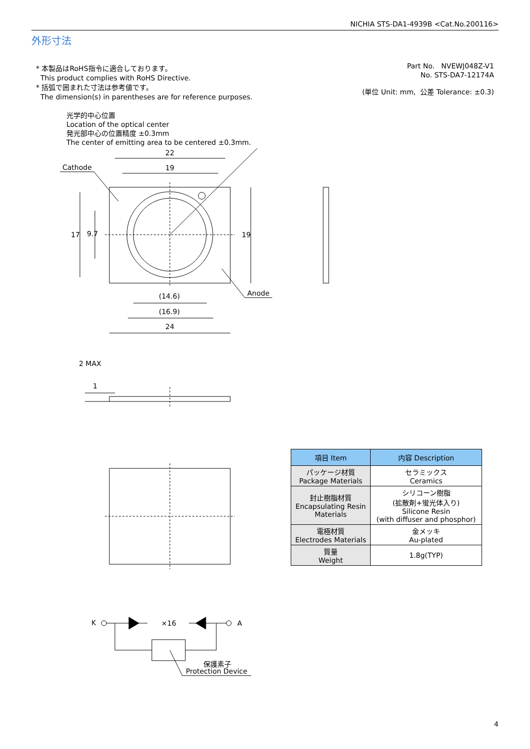NICHIA STS-DA1-4939B <Cat.No.200116>
外形寸法
* 本製品はRoHS指令に適合しております。
This product complies with RoHS Directive.
* 括弧で囲まれた寸法は参考値です。
The dimension(s) in parentheses are for reference purposes.
Part No. NVEWJ048Z-V1
No. STS-DA7-12174A
(単位 Unit: mm, 公差 Tolerance: ±0.3)
光学的中心位置
Location of the optical center
発光部中心の位置精度 ±0.3mm
The center of emitting area to be centered ±0.3mm.
22
19
Cathode
Anode
17 9.7 19
(14.6)
(16.9)
24
2 MAX
1
K ×16 A
保護素子
Protection Device
| 項目 Item | 内容 Description |
| --- | --- |
| パッケージ材質 Package Materials | セラミックス Ceramics |
| 封止樹脂材質 Encapsulating Resin Materials | シリコーン樹脂 (拡散剤+蛍光体入り) Silicone Resin (with diffuser and phosphor) |
| 電極材質 Electrodes Materials | 金メッキ Au-plated |
| 質量 Weight | 1.8g(TYP) |
4